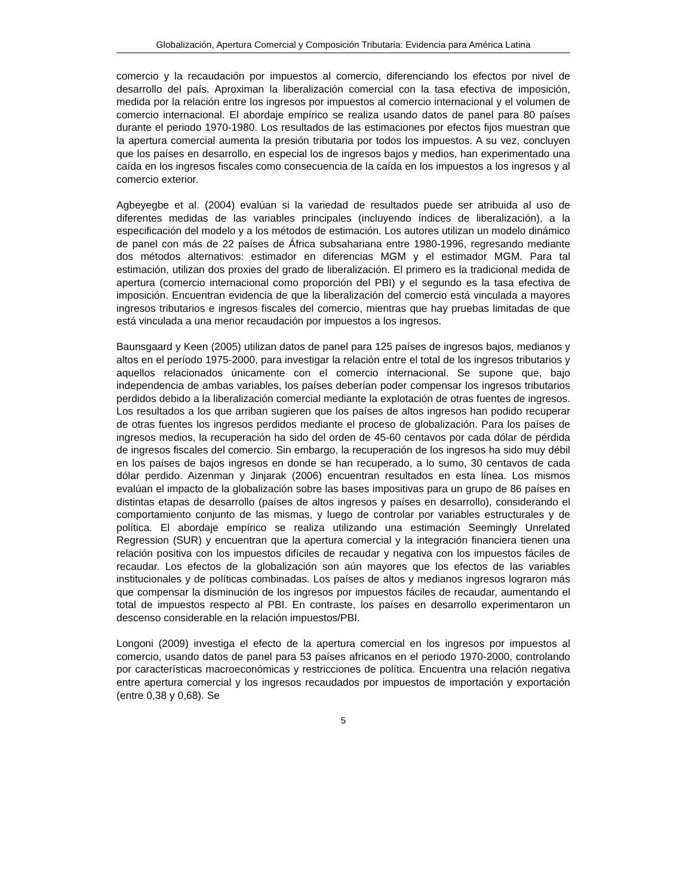Globalización, Apertura Comercial y Composición Tributaria: Evidencia para América Latina
comercio y la recaudación por impuestos al comercio, diferenciando los efectos por nivel de desarrollo del país. Aproximan la liberalización comercial con la tasa efectiva de imposición, medida por la relación entre los ingresos por impuestos al comercio internacional y el volumen de comercio internacional. El abordaje empírico se realiza usando datos de panel para 80 países durante el periodo 1970-1980. Los resultados de las estimaciones por efectos fijos muestran que la apertura comercial aumenta la presión tributaria por todos los impuestos. A su vez, concluyen que los países en desarrollo, en especial los de ingresos bajos y medios, han experimentado una caída en los ingresos fiscales como consecuencia de la caída en los impuestos a los ingresos y al comercio exterior.
Agbeyegbe et al. (2004) evalúan si la variedad de resultados puede ser atribuida al uso de diferentes medidas de las variables principales (incluyendo índices de liberalización), a la especificación del modelo y a los métodos de estimación. Los autores utilizan un modelo dinámico de panel con más de 22 países de África subsahariana entre 1980-1996, regresando mediante dos métodos alternativos: estimador en diferencias MGM y el estimador MGM. Para tal estimación, utilizan dos proxies del grado de liberalización. El primero es la tradicional medida de apertura (comercio internacional como proporción del PBI) y el segundo es la tasa efectiva de imposición. Encuentran evidencia de que la liberalización del comercio está vinculada a mayores ingresos tributarios e ingresos fiscales del comercio, mientras que hay pruebas limitadas de que está vinculada a una menor recaudación por impuestos a los ingresos.
Baunsgaard y Keen (2005) utilizan datos de panel para 125 países de ingresos bajos, medianos y altos en el período 1975-2000, para investigar la relación entre el total de los ingresos tributarios y aquellos relacionados únicamente con el comercio internacional. Se supone que, bajo independencia de ambas variables, los países deberían poder compensar los ingresos tributarios perdidos debido a la liberalización comercial mediante la explotación de otras fuentes de ingresos. Los resultados a los que arriban sugieren que los países de altos ingresos han podido recuperar de otras fuentes los ingresos perdidos mediante el proceso de globalización. Para los países de ingresos medios, la recuperación ha sido del orden de 45-60 centavos por cada dólar de pérdida de ingresos fiscales del comercio. Sin embargo, la recuperación de los ingresos ha sido muy débil en los países de bajos ingresos en donde se han recuperado, a lo sumo, 30 centavos de cada dólar perdido. Aizenman y Jinjarak (2006) encuentran resultados en esta línea. Los mismos evalúan el impacto de la globalización sobre las bases impositivas para un grupo de 86 países en distintas etapas de desarrollo (países de altos ingresos y países en desarrollo), considerando el comportamiento conjunto de las mismas, y luego de controlar por variables estructurales y de política. El abordaje empírico se realiza utilizando una estimación Seemingly Unrelated Regression (SUR) y encuentran que la apertura comercial y la integración financiera tienen una relación positiva con los impuestos difíciles de recaudar y negativa con los impuestos fáciles de recaudar. Los efectos de la globalización son aún mayores que los efectos de las variables institucionales y de políticas combinadas. Los países de altos y medianos ingresos lograron más que compensar la disminución de los ingresos por impuestos fáciles de recaudar, aumentando el total de impuestos respecto al PBI. En contraste, los países en desarrollo experimentaron un descenso considerable en la relación impuestos/PBI.
Longoni (2009) investiga el efecto de la apertura comercial en los ingresos por impuestos al comercio, usando datos de panel para 53 países africanos en el periodo 1970-2000, controlando por características macroeconómicas y restricciones de política. Encuentra una relación negativa entre apertura comercial y los ingresos recaudados por impuestos de importación y exportación (entre 0,38 y 0,68). Se
5